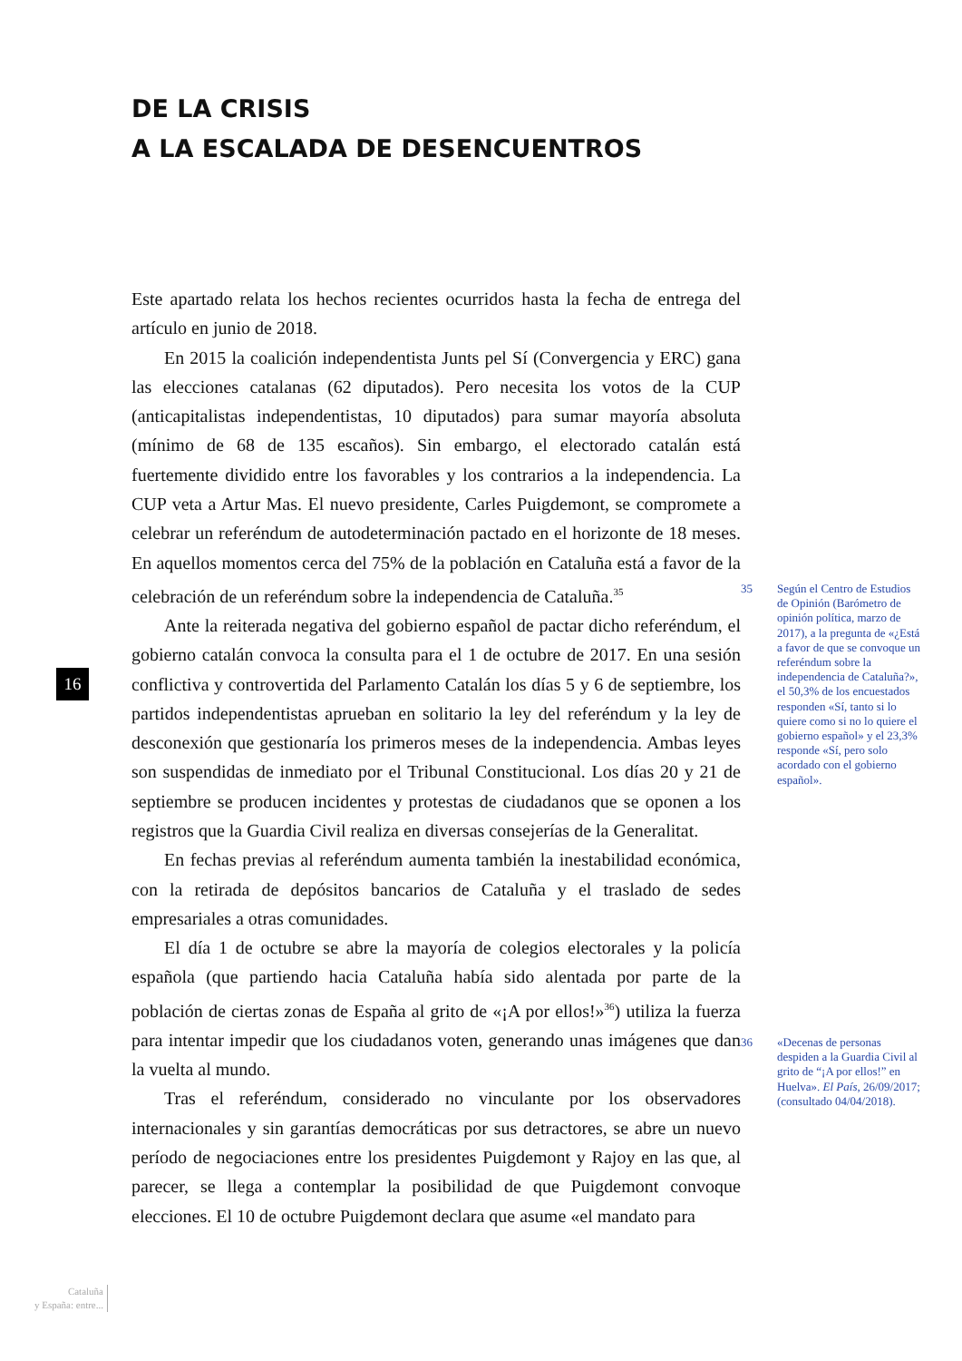DE LA CRISIS
A LA ESCALADA DE DESENCUENTROS
Este apartado relata los hechos recientes ocurridos hasta la fecha de entrega del artículo en junio de 2018.
En 2015 la coalición independentista Junts pel Sí (Convergencia y ERC) gana las elecciones catalanas (62 diputados). Pero necesita los votos de la CUP (anticapitalistas independentistas, 10 diputados) para sumar mayoría absoluta (mínimo de 68 de 135 escaños). Sin embargo, el electorado catalán está fuertemente dividido entre los favorables y los contrarios a la independencia. La CUP veta a Artur Mas. El nuevo presidente, Carles Puigdemont, se compromete a celebrar un referéndum de autodeterminación pactado en el horizonte de 18 meses. En aquellos momentos cerca del 75% de la población en Cataluña está a favor de la celebración de un referéndum sobre la independencia de Cataluña.<sup>35</sup>
Ante la reiterada negativa del gobierno español de pactar dicho referéndum, el gobierno catalán convoca la consulta para el 1 de octubre de 2017. En una sesión conflictiva y controvertida del Parlamento Catalán los días 5 y 6 de septiembre, los partidos independentistas aprueban en solitario la ley del referéndum y la ley de desconexión que gestionaría los primeros meses de la independencia. Ambas leyes son suspendidas de inmediato por el Tribunal Constitucional. Los días 20 y 21 de septiembre se producen incidentes y protestas de ciudadanos que se oponen a los registros que la Guardia Civil realiza en diversas consejerías de la Generalitat.
En fechas previas al referéndum aumenta también la inestabilidad económica, con la retirada de depósitos bancarios de Cataluña y el traslado de sedes empresariales a otras comunidades.
El día 1 de octubre se abre la mayoría de colegios electorales y la policía española (que partiendo hacia Cataluña había sido alentada por parte de la población de ciertas zonas de España al grito de «¡A por ellos!»<sup>36</sup>) utiliza la fuerza para intentar impedir que los ciudadanos voten, generando unas imágenes que dan la vuelta al mundo.
Tras el referéndum, considerado no vinculante por los observadores internacionales y sin garantías democráticas por sus detractores, se abre un nuevo período de negociaciones entre los presidentes Puigdemont y Rajoy en las que, al parecer, se llega a contemplar la posibilidad de que Puigdemont convoque elecciones. El 10 de octubre Puigdemont declara que asume «el mandato para
35 Según el Centro de Estudios de Opinión (Barómetro de opinión política, marzo de 2017), a la pregunta de «¿Está a favor de que se convoque un referéndum sobre la independencia de Cataluña?», el 50,3% de los encuestados responden «Sí, tanto si lo quiere como si no lo quiere el gobierno español» y el 23,3% responde «Sí, pero solo acordado con el gobierno español».
36 «Decenas de personas despiden a la Guardia Civil al grito de “¡A por ellos!” en Huelva». El País, 26/09/2017; (consultado 04/04/2018).
16
Cataluña
y España: entre...